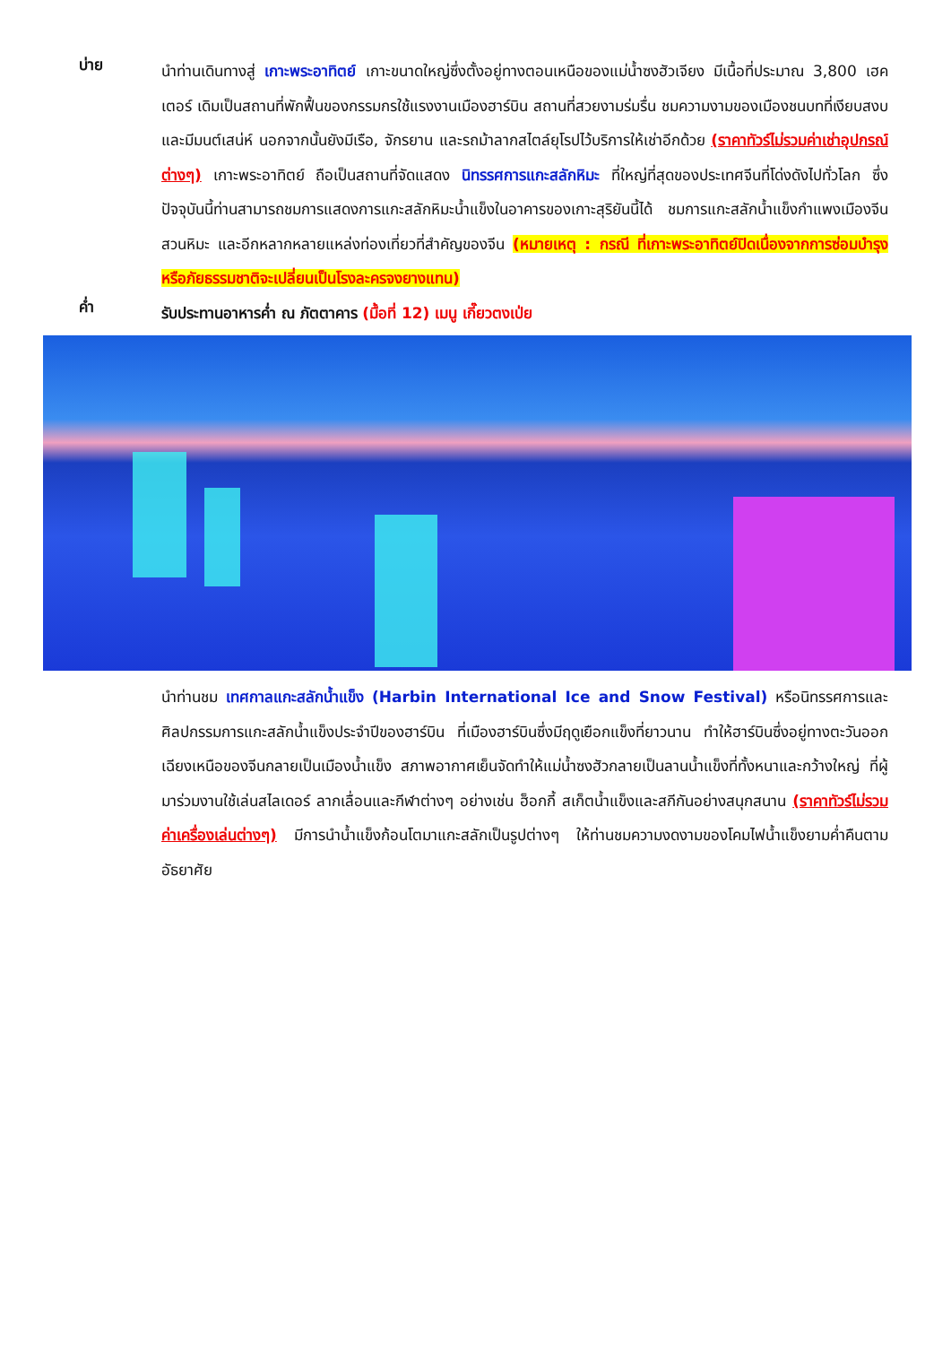บ่าย
นำท่านเดินทางสู่ เกาะพระอาทิตย์ เกาะขนาดใหญ่ซึ่งตั้งอยู่ทางตอนเหนือของแม่น้ำซงฮัวเจียง มีเนื้อที่ประมาณ 3,800 เฮคเตอร์ เดิมเป็นสถานที่พักฟื้นของกรรมกรใช้แรงงานเมืองฮาร์บิน สถานที่สวยงามร่มรื่น ชมความงามของเมืองชนบทที่เงียบสงบและมีมนต์เสน่ห์ นอกจากนั้นยังมีเรือ, จักรยาน และรถม้าลากสไตล์ยุโรปไว้บริการให้เช่าอีกด้วย (ราคาทัวร์ไม่รวมค่าเช่าอุปกรณ์ต่างๆ) เกาะพระอาทิตย์ ถือเป็นสถานที่จัดแสดง นิทรรศการแกะสลักหิมะ ที่ใหญ่ที่สุดของประเทศจีนที่โด่งดังไปทั่วโลก ซึ่งปัจจุบันนี้ท่านสามารถชมการแสดงการแกะสลักหิมะน้ำแข็งในอาคารของเกาะสุริยันนี้ได้ ชมการแกะสลักน้ำแข็งกำแพงเมืองจีน สวนหิมะ และอีกหลากหลายแหล่งท่องเที่ยวที่สำคัญของจีน (หมายเหตุ : กรณี ที่เกาะพระอาทิตย์ปิดเนื่องจากการซ่อมบำรุงหรือภัยธรรมชาติจะเปลี่ยนเป็นโรงละครจงยางแทน)
ค่ำ
รับประทานอาหารค่ำ ณ ภัตตาคาร (มื้อที่ 12) เมนู เกี๊ยวตงเป่ย
นำท่านชม เทศกาลแกะสลักน้ำแข็ง (Harbin International Ice and Snow Festival) หรือนิทรรศการและศิลปกรรมการแกะสลักน้ำแข็งประจำปีของฮาร์บิน ที่เมืองฮาร์บินซึ่งมีฤดูเยือกแข็งที่ยาวนาน ทำให้ฮาร์บินซึ่งอยู่ทางตะวันออกเฉียงเหนือของจีนกลายเป็นเมืองน้ำแข็ง สภาพอากาศเย็นจัดทำให้แม่น้ำซงฮัวกลายเป็นลานน้ำแข็งที่ทั้งหนาและกว้างใหญ่ ที่ผู้มาร่วมงานใช้เล่นสไลเดอร์ ลากเลื่อนและกีฬาต่างๆ อย่างเช่น ฮ็อกกี้ สเก็ตน้ำแข็งและสกีกันอย่างสนุกสนาน (ราคาทัวร์ไม่รวมค่าเครื่องเล่นต่างๆ) มีการนำน้ำแข็งก้อนโตมาแกะสลักเป็นรูปต่างๆ ให้ท่านชมความงดงามของโคมไฟน้ำแข็งยามค่ำคืนตามอัธยาศัย